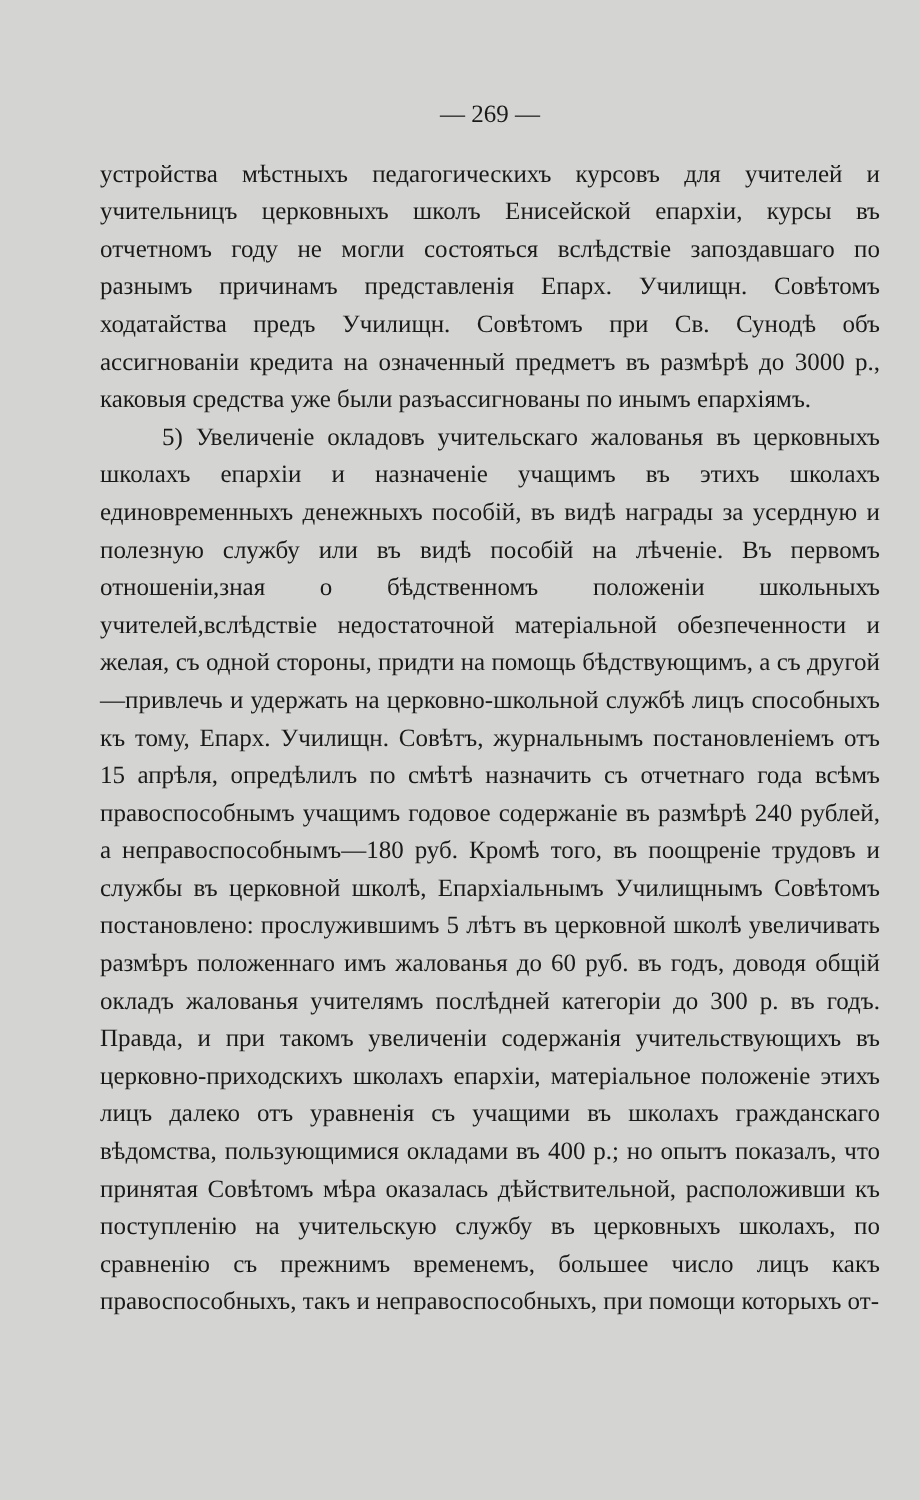— 269 —
устройства мѣстныхъ педагогическихъ курсовъ для учителей и учительницъ церковныхъ школъ Енисейской епархіи, курсы въ отчетномъ году не могли состояться вслѣдствіе запоздавшаго по разнымъ причинамъ представленія Епарх. Училищн. Совѣтомъ ходатайства предъ Училищн. Совѣтомъ при Св. Сунодѣ объ ассигнованіи кредита на означенный предметъ въ размѣрѣ до 3000 р., каковыя средства уже были разъассигнованы по инымъ епархіямъ.
5) Увеличеніе окладовъ учительскаго жалованья въ церковныхъ школахъ епархіи и назначеніе учащимъ въ этихъ школахъ единовременныхъ денежныхъ пособій, въ видѣ награды за усердную и полезную службу или въ видѣ пособій на лѣченіе. Въ первомъ отношеніи,зная о бѣдственномъ положеніи школьныхъ учителей,вслѣдствіе недостаточной матеріальной обезпеченности и желая, съ одной стороны, придти на помощь бѣдствующимъ, а съ другой—привлечь и удержать на церковно-школьной службѣ лицъ способныхъ къ тому, Епарх. Училищн. Совѣтъ, журнальнымъ постановленіемъ отъ 15 апрѣля, опредѣлилъ по смѣтѣ назначить съ отчетнаго года всѣмъ правоспособнымъ учащимъ годовое содержаніе въ размѣрѣ 240 рублей, а неправоспособнымъ—180 руб. Кромѣ того, въ поощреніе трудовъ и службы въ церковной школѣ, Епархіальнымъ Училищнымъ Совѣтомъ постановлено: прослужившимъ 5 лѣтъ въ церковной школѣ увеличивать размѣръ положеннаго имъ жалованья до 60 руб. въ годъ, доводя общій окладъ жалованья учителямъ послѣдней категоріи до 300 р. въ годъ. Правда, и при такомъ увеличеніи содержанія учительствующихъ въ церковно-приходскихъ школахъ епархіи, матеріальное положеніе этихъ лицъ далеко отъ уравненія съ учащими въ школахъ гражданскаго вѣдомства, пользующимися окладами въ 400 р.; но опытъ показалъ, что принятая Совѣтомъ мѣра оказалась дѣйствительной, расположивши къ поступленію на учительскую службу въ церковныхъ школахъ, по сравненію съ прежнимъ временемъ, большее число лицъ какъ правоспособныхъ, такъ и неправоспособныхъ, при помощи которыхъ от-